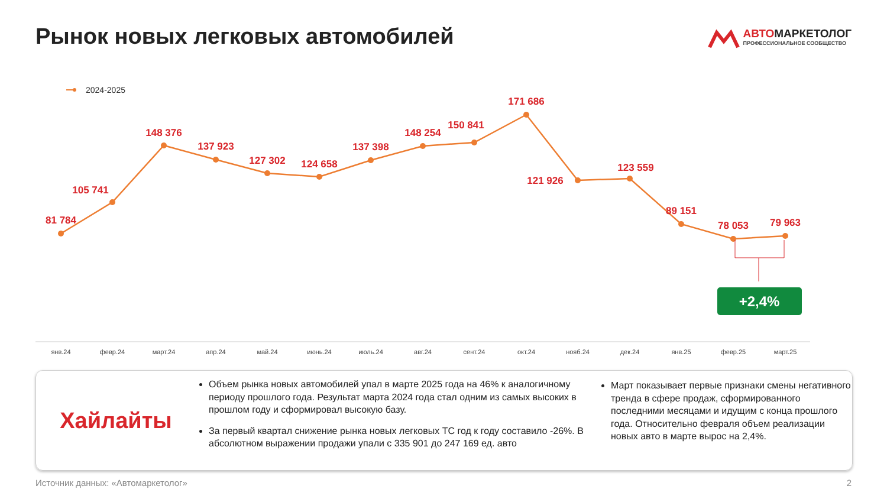Рынок новых легковых автомобилей
АВТОМАРКЕТОЛОГ
ПРОФЕССИОНАЛЬНОЕ СООБЩЕСТВО
2024-2025
81 784
105 741
148 376
137 923
127 302
124 658
137 398
148 254
150 841
171 686
121 926
123 559
89 151
78 053
79 963
+2,4%
янв.24
февр.24
март.24
апр.24
май.24
июнь.24
июль.24
авг.24
сент.24
окт.24
нояб.24
дек.24
янв.25
февр.25
март.25
Хайлайты
Объем рынка новых автомобилей упал в марте 2025 года на 46% к аналогичному периоду прошлого года. Результат марта 2024 года стал одним из самых высоких в прошлом году и сформировал высокую базу.
За первый квартал снижение рынка новых легковых ТС год к году составило -26%. В абсолютном выражении продажи упали с 335 901 до 247 169 ед. авто
Март показывает первые признаки смены негативного тренда в сфере продаж, сформированного последними месяцами и идущим с конца прошлого года. Относительно февраля объем реализации новых авто в марте вырос на 2,4%.
Источник данных: «Автомаркетолог»
2